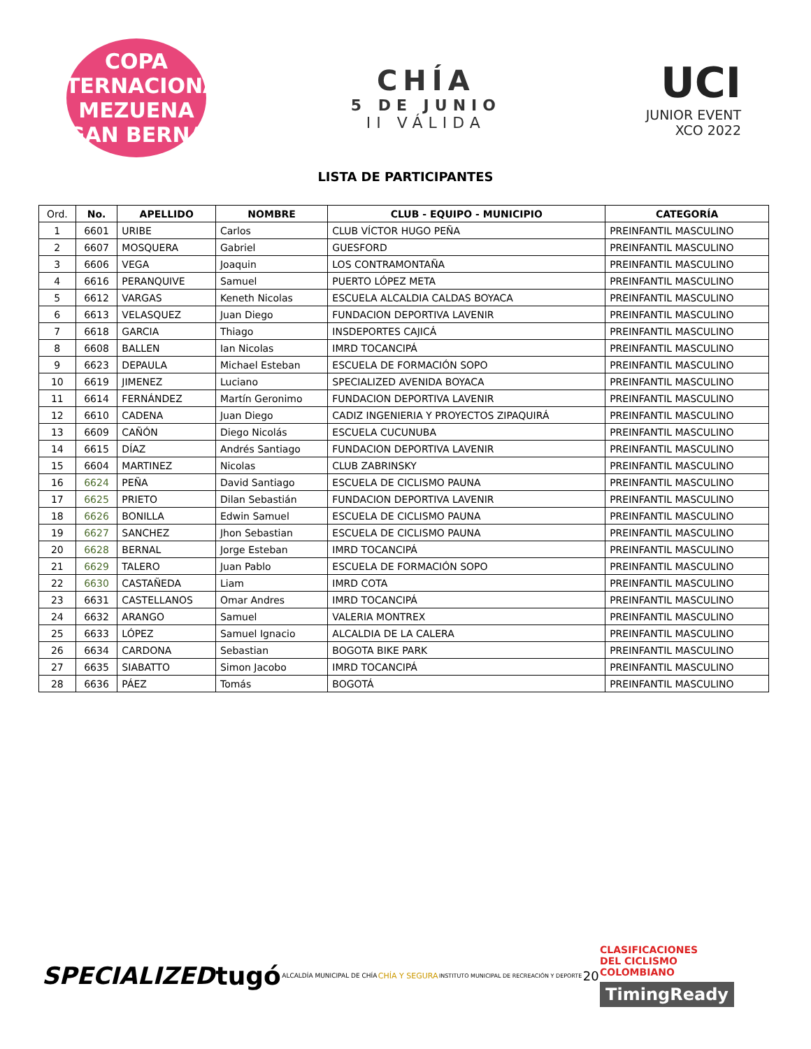COPA INTERNACIONAL
MEZUENA
EGAN BERNAL
CHÍA
5 DE JUNIO
II VÁLIDA
UCI
JUNIOR EVENT
XCO 2022
LISTA DE PARTICIPANTES
| Ord. | No. | APELLIDO | NOMBRE | CLUB - EQUIPO - MUNICIPIO | CATEGORÍA |
| --- | --- | --- | --- | --- | --- |
| 1 | 6601 | URIBE | Carlos | CLUB VÍCTOR HUGO PEÑA | PREINFANTIL MASCULINO |
| 2 | 6607 | MOSQUERA | Gabriel | GUESFORD | PREINFANTIL MASCULINO |
| 3 | 6606 | VEGA | Joaquin | LOS CONTRAMONTAÑA | PREINFANTIL MASCULINO |
| 4 | 6616 | PERANQUIVE | Samuel | PUERTO LÓPEZ META | PREINFANTIL MASCULINO |
| 5 | 6612 | VARGAS | Keneth Nicolas | ESCUELA ALCALDIA CALDAS BOYACA | PREINFANTIL MASCULINO |
| 6 | 6613 | VELASQUEZ | Juan Diego | FUNDACION DEPORTIVA LAVENIR | PREINFANTIL MASCULINO |
| 7 | 6618 | GARCIA | Thiago | INSDEPORTES CAJICÁ | PREINFANTIL MASCULINO |
| 8 | 6608 | BALLEN | Ian Nicolas | IMRD TOCANCIPÁ | PREINFANTIL MASCULINO |
| 9 | 6623 | DEPAULA | Michael Esteban | ESCUELA DE FORMACIÓN SOPO | PREINFANTIL MASCULINO |
| 10 | 6619 | JIMENEZ | Luciano | SPECIALIZED AVENIDA BOYACA | PREINFANTIL MASCULINO |
| 11 | 6614 | FERNÁNDEZ | Martín Geronimo | FUNDACION DEPORTIVA LAVENIR | PREINFANTIL MASCULINO |
| 12 | 6610 | CADENA | Juan Diego | CADIZ INGENIERIA Y PROYECTOS ZIPAQUIRÁ | PREINFANTIL MASCULINO |
| 13 | 6609 | CAÑÓN | Diego Nicolás | ESCUELA CUCUNUBA | PREINFANTIL MASCULINO |
| 14 | 6615 | DÍAZ | Andrés Santiago | FUNDACION DEPORTIVA LAVENIR | PREINFANTIL MASCULINO |
| 15 | 6604 | MARTINEZ | Nicolas | CLUB ZABRINSKY | PREINFANTIL MASCULINO |
| 16 | 6624 | PEÑA | David Santiago | ESCUELA DE CICLISMO PAUNA | PREINFANTIL MASCULINO |
| 17 | 6625 | PRIETO | Dilan Sebastián | FUNDACION DEPORTIVA LAVENIR | PREINFANTIL MASCULINO |
| 18 | 6626 | BONILLA | Edwin Samuel | ESCUELA DE CICLISMO PAUNA | PREINFANTIL MASCULINO |
| 19 | 6627 | SANCHEZ | Jhon Sebastian | ESCUELA DE CICLISMO PAUNA | PREINFANTIL MASCULINO |
| 20 | 6628 | BERNAL | Jorge Esteban | IMRD TOCANCIPÁ | PREINFANTIL MASCULINO |
| 21 | 6629 | TALERO | Juan Pablo | ESCUELA DE FORMACIÓN SOPO | PREINFANTIL MASCULINO |
| 22 | 6630 | CASTAÑEDA | Liam | IMRD COTA | PREINFANTIL MASCULINO |
| 23 | 6631 | CASTELLANOS | Omar Andres | IMRD TOCANCIPÁ | PREINFANTIL MASCULINO |
| 24 | 6632 | ARANGO | Samuel | VALERIA MONTREX | PREINFANTIL MASCULINO |
| 25 | 6633 | LÓPEZ | Samuel Ignacio | ALCALDIA DE LA CALERA | PREINFANTIL MASCULINO |
| 26 | 6634 | CARDONA | Sebastian | BOGOTA BIKE PARK | PREINFANTIL MASCULINO |
| 27 | 6635 | SIABATTO | Simon Jacobo | IMRD TOCANCIPÁ | PREINFANTIL MASCULINO |
| 28 | 6636 | PÁEZ | Tomás | BOGOTÁ | PREINFANTIL MASCULINO |
SPECIALIZED tugó ALCALDÍA MUNICIPAL DE CHÍA CHÍA Y SEGURA INSTITUTO MUNICIPAL DE RECREACIÓN Y DEPORTE 20
CLASIFICACIONES
DEL CICLISMO
COLOMBIANO
TimingReady